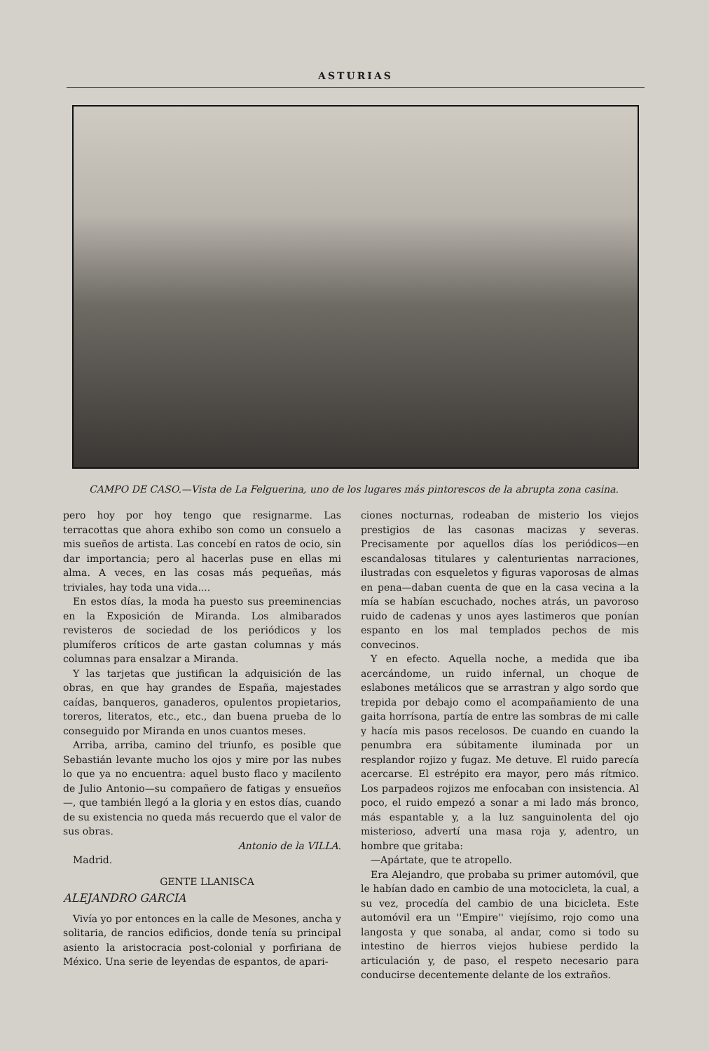ASTURIAS
CAMPO DE CASO.—Vista de La Felguerina, uno de los lugares más pintorescos de la abrupta zona casina.
pero hoy por hoy tengo que resignarme. Las terracottas que ahora exhibo son como un consuelo a mis sueños de artista. Las concebí en ratos de ocio, sin dar importancia; pero al hacerlas puse en ellas mi alma. A veces, en las cosas más pequeñas, más triviales, hay toda una vida....
En estos días, la moda ha puesto sus preeminencias en la Exposición de Miranda. Los almibarados revisteros de sociedad de los periódicos y los plumíferos críticos de arte gastan columnas y más columnas para ensalzar a Miranda.
Y las tarjetas que justifican la adquisición de las obras, en que hay grandes de España, majestades caídas, banqueros, ganaderos, opulentos propietarios, toreros, literatos, etc., etc., dan buena prueba de lo conseguido por Miranda en unos cuantos meses.
Arriba, arriba, camino del triunfo, es posible que Sebastián levante mucho los ojos y mire por las nubes lo que ya no encuentra: aquel busto flaco y macilento de Julio Antonio—su compañero de fatigas y ensueños—, que también llegó a la gloria y en estos días, cuando de su existencia no queda más recuerdo que el valor de sus obras.
Antonio de la VILLA.
Madrid.
GENTE LLANISCA
ALEJANDRO GARCIA
Vivía yo por entonces en la calle de Mesones, ancha y solitaria, de rancios edificios, donde tenía su principal asiento la aristocracia post-colonial y porfiriana de México. Una serie de leyendas de espantos, de apari-
ciones nocturnas, rodeaban de misterio los viejos prestigios de las casonas macizas y severas. Precisamente por aquellos días los periódicos—en escandalosas titulares y calenturientas narraciones, ilustradas con esqueletos y figuras vaporosas de almas en pena—daban cuenta de que en la casa vecina a la mía se habían escuchado, noches atrás, un pavoroso ruido de cadenas y unos ayes lastimeros que ponían espanto en los mal templados pechos de mis convecinos.
Y en efecto. Aquella noche, a medida que iba acercándome, un ruido infernal, un choque de eslabones metálicos que se arrastran y algo sordo que trepida por debajo como el acompañamiento de una gaita horrísona, partía de entre las sombras de mi calle y hacía mis pasos recelosos. De cuando en cuando la penumbra era súbitamente iluminada por un resplandor rojizo y fugaz. Me detuve. El ruido parecía acercarse. El estrépito era mayor, pero más rítmico. Los parpadeos rojizos me enfocaban con insistencia. Al poco, el ruido empezó a sonar a mi lado más bronco, más espantable y, a la luz sanguinolenta del ojo misterioso, advertí una masa roja y, adentro, un hombre que gritaba:
—Apártate, que te atropello.
Era Alejandro, que probaba su primer automóvil, que le habían dado en cambio de una motocicleta, la cual, a su vez, procedía del cambio de una bicicleta. Este automóvil era un ''Empire'' viejísimo, rojo como una langosta y que sonaba, al andar, como si todo su intestino de hierros viejos hubiese perdido la articulación y, de paso, el respeto necesario para conducirse decentemente delante de los extraños.